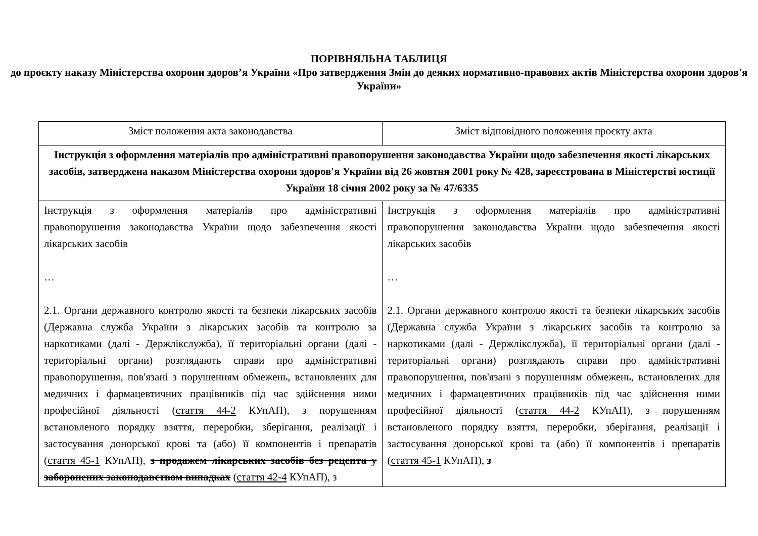ПОРІВНЯЛЬНА ТАБЛИЦЯ
до проєкту наказу Міністерства охорони здоров’я України «Про затвердження Змін до деяких нормативно-правових актів Міністерства охорони здоров'я України»
| Зміст положення акта законодавства | Зміст відповідного положення проєкту акта |
| --- | --- |
| Інструкція з оформлення матеріалів про адміністративні правопорушення законодавства України щодо забезпечення якості лікарських засобів, затверджена наказом Міністерства охорони здоров'я України від 26 жовтня 2001 року № 428, зареєстрована в Міністерстві юстиції України 18 січня 2002 року за № 47/6335 | |
| Інструкція з оформлення матеріалів про адміністративні правопорушення законодавства України щодо забезпечення якості лікарських засобів … 2.1. Органи державного контролю якості та безпеки лікарських засобів (Державна служба України з лікарських засобів та контролю за наркотиками (далі - Держлікслужба), її територіальні органи (далі - територіальні органи) розглядають справи про адміністративні правопорушення, пов'язані з порушенням обмежень, встановлених для медичних і фармацевтичних працівників під час здійснення ними професійної діяльності ( стаття 44-2 КУпАП), з порушенням встановленого порядку взяття, переробки, зберігання, реалізації і застосування донорської крові та (або) її компонентів і препаратів ( стаття 45-1 КУпАП), з продажем лікарських засобів без рецепта у заборонених законодавством випадках ( стаття 42-4 КУпАП), з | Інструкція з оформлення матеріалів про адміністративні правопорушення законодавства України щодо забезпечення якості лікарських засобів … 2.1. Органи державного контролю якості та безпеки лікарських засобів (Державна служба України з лікарських засобів та контролю за наркотиками (далі - Держлікслужба), її територіальні органи (далі - територіальні органи) розглядають справи про адміністративні правопорушення, пов'язані з порушенням обмежень, встановлених для медичних і фармацевтичних працівників під час здійснення ними професійної діяльності ( стаття 44-2 КУпАП), з порушенням встановленого порядку взяття, переробки, зберігання, реалізації і застосування донорської крові та (або) її компонентів і препаратів ( стаття 45-1 КУпАП), з |